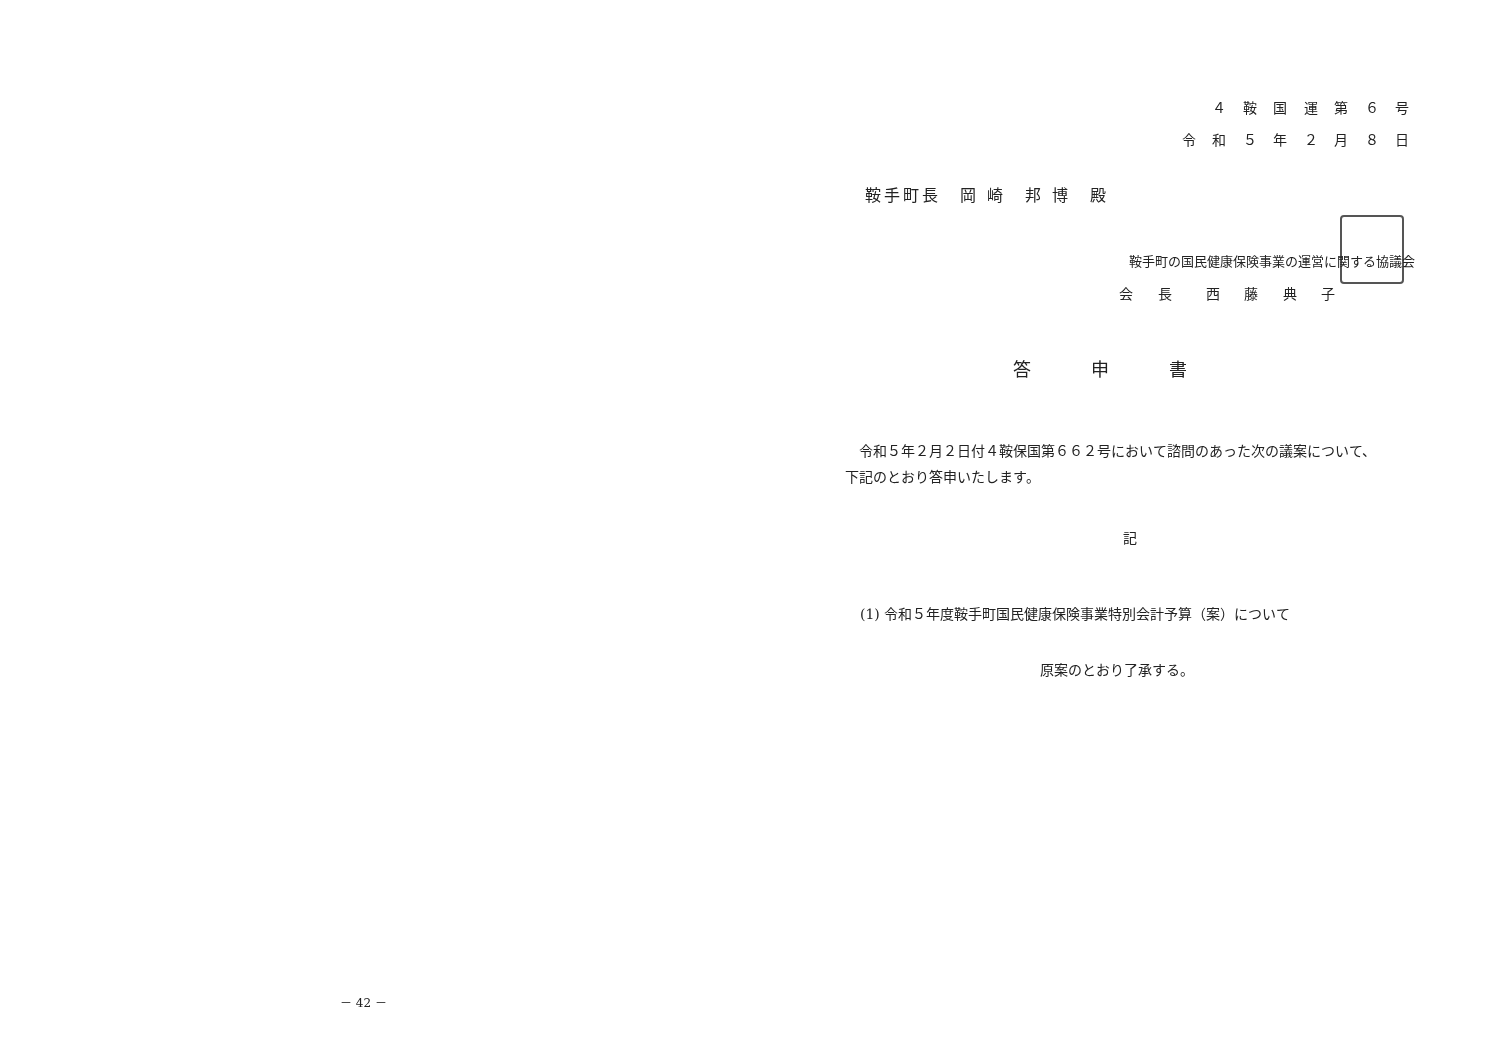－ 42 －
４ 鞍 国 運 第 ６ 号
令 和 ５ 年 ２ 月 ８ 日
鞍手町長　岡 崎　邦 博　殿
鞍手町の国民健康保険事業の運営に関する協議会
会 長　西 藤 典 子
答申書
　令和５年２月２日付４鞍保国第６６２号において諮問のあった次の議案について、
下記のとおり答申いたします。
記
(1) 令和５年度鞍手町国民健康保険事業特別会計予算（案）について
原案のとおり了承する。